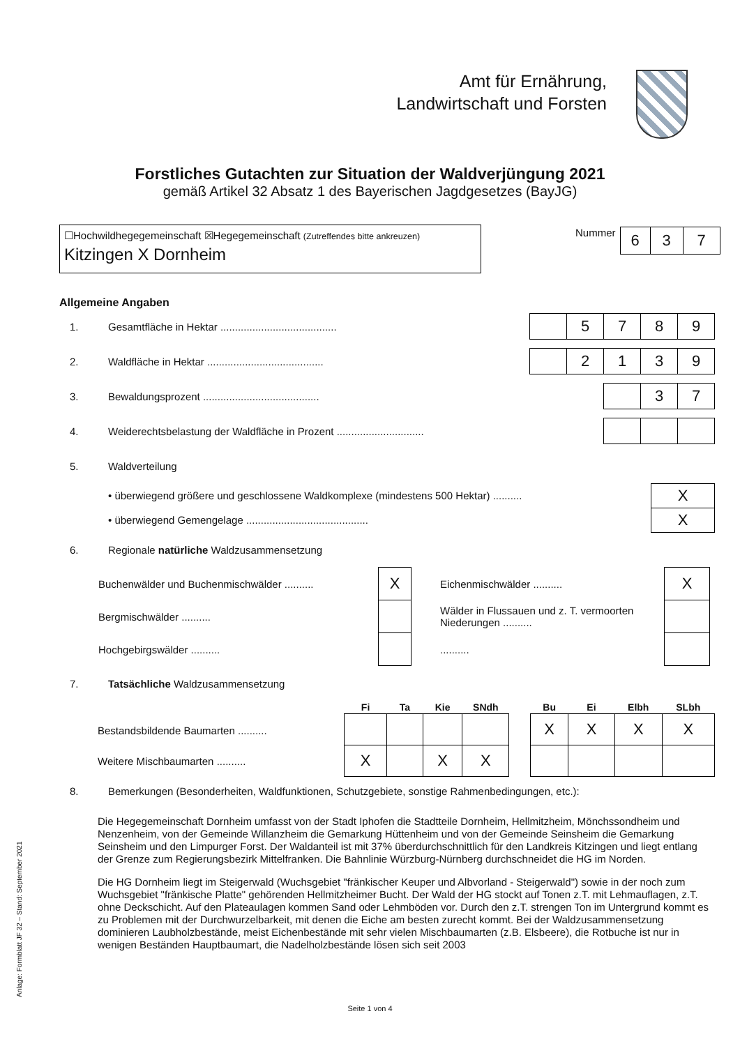Amt für Ernährung,
Landwirtschaft und Forsten
Forstliches Gutachten zur Situation der Waldverjüngung 2021
gemäß Artikel 32 Absatz 1 des Bayerischen Jagdgesetzes (BayJG)
☐Hochwildhegegemeinschaft ☒Hegegemeinschaft (Zutreffendes bitte ankreuzen)
Kitzingen X Dornheim
Nummer
| 6 | 3 | 7 |
Allgemeine Angaben
1. Gesamtfläche in Hektar ........................................
| | 5 | 7 | 8 | 9 |
2. Waldfläche in Hektar ........................................
| | 2 | 1 | 3 | 9 |
3. Bewaldungsprozent ........................................
| | 3 | 7 |
4. Weiderechtsbelastung der Waldfläche in Prozent ..............................
5. Waldverteilung
• überwiegend größere und geschlossene Waldkomplexe (mindestens 500 Hektar) ..........
| X |
• überwiegend Gemengelage ..........................................
| X |
6. Regionale natürliche Waldzusammensetzung
| Buchenwälder und Buchenmischwälder .......... | X |
| Bergmischwälder .......... | |
| Hochgebirgswälder .......... | |
| Eichenmischwälder .......... | X |
| Wälder in Flussauen und z. T. vermoorten Niederungen .......... | |
| .......... | |
7. Tatsächliche Waldzusammensetzung
Bestandsbildende Baumarten ..........
Weitere Mischbaumarten ..........
| Fi | Ta | Kie | SNdh |
| --- | --- | --- | --- |
| X | | X | X |
| Bu | Ei | Elbh | SLbh |
| --- | --- | --- | --- |
| X | X | X | X |
8. Bemerkungen (Besonderheiten, Waldfunktionen, Schutzgebiete, sonstige Rahmenbedingungen, etc.):
Die Hegegemeinschaft Dornheim umfasst von der Stadt Iphofen die Stadtteile Dornheim, Hellmitzheim, Mönchssondheim und Nenzenheim, von der Gemeinde Willanzheim die Gemarkung Hüttenheim und von der Gemeinde Seinsheim die Gemarkung Seinsheim und den Limpurger Forst. Der Waldanteil ist mit 37% überdurchschnittlich für den Landkreis Kitzingen und liegt entlang der Grenze zum Regierungsbezirk Mittelfranken. Die Bahnlinie Würzburg-Nürnberg durchschneidet die HG im Norden.
Die HG Dornheim liegt im Steigerwald (Wuchsgebiet "fränkischer Keuper und Albvorland - Steigerwald") sowie in der noch zum Wuchsgebiet "fränkische Platte" gehörenden Hellmitzheimer Bucht. Der Wald der HG stockt auf Tonen z.T. mit Lehmauflagen, z.T. ohne Deckschicht. Auf den Plateaulagen kommen Sand oder Lehmböden vor. Durch den z.T. strengen Ton im Untergrund kommt es zu Problemen mit der Durchwurzelbarkeit, mit denen die Eiche am besten zurecht kommt. Bei der Waldzusammensetzung dominieren Laubholzbestände, meist Eichenbestände mit sehr vielen Mischbaumarten (z.B. Elsbeere), die Rotbuche ist nur in wenigen Beständen Hauptbaumart, die Nadelholzbestände lösen sich seit 2003
Anlage: Formblatt JF 32 – Stand: September 2021
Seite 1 von 4